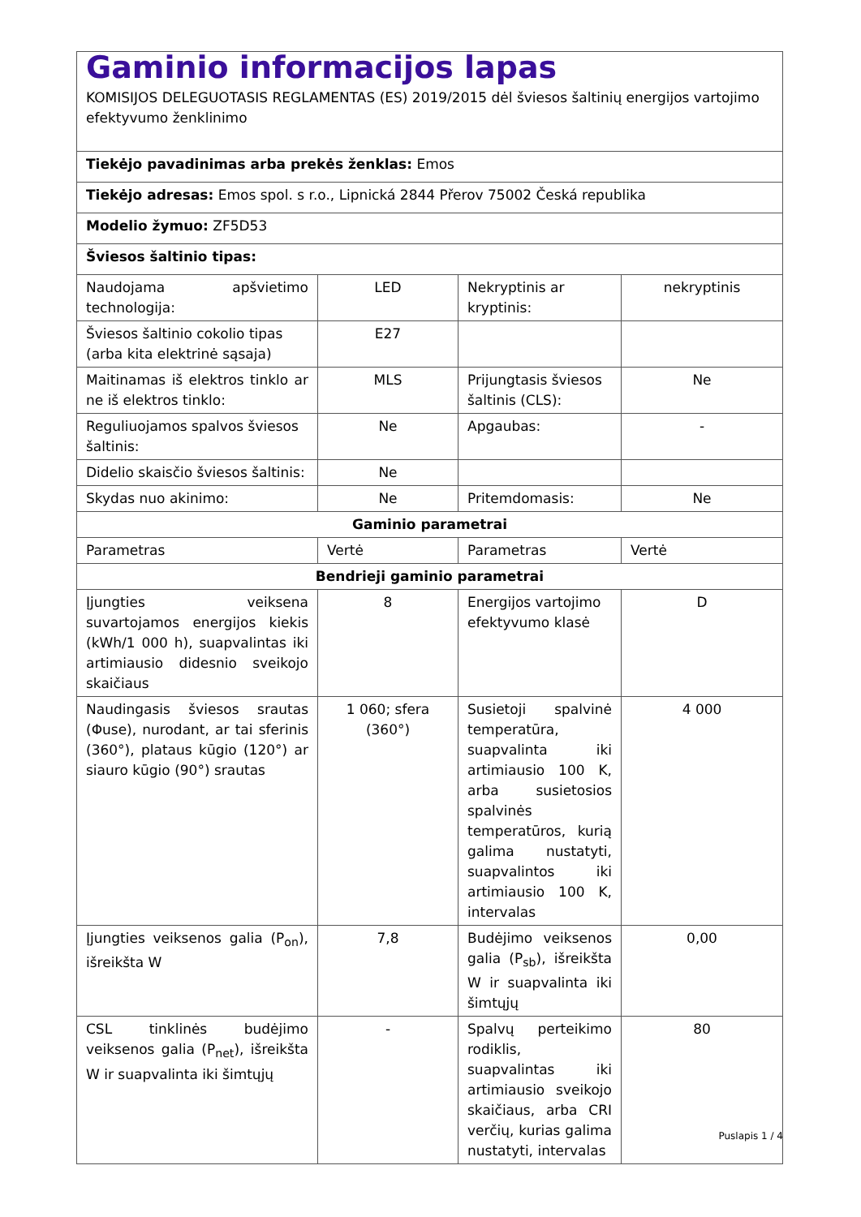| Gaminio informacijos lapas KOMISIJOS DELEGUOTASIS REGLAMENTAS (ES) 2019/2015 dėl šviesos šaltinių energijos vartojimo efektyvumo ženklinimo | | | |
| Tiekėjo pavadinimas arba prekės ženklas: Emos | | | |
| Tiekėjo adresas: Emos spol. s r.o., Lipnická 2844 Přerov 75002 Česká republika | | | |
| Modelio žymuo: ZF5D53 | | | |
| Šviesos šaltinio tipas: | | | |
| Naudojama apšvietimo technologija: | LED | Nekryptinis ar kryptinis: | nekryptinis |
| Šviesos šaltinio cokolio tipas (arba kita elektrinė sąsaja) | E27 | | |
| Maitinamas iš elektros tinklo ar ne iš elektros tinklo: | MLS | Prijungtasis šviesos šaltinis (CLS): | Ne |
| Reguliuojamos spalvos šviesos šaltinis: | Ne | Apgaubas: | - |
| Didelio skaisčio šviesos šaltinis: | Ne | | |
| Skydas nuo akinimo: | Ne | Pritemdomasis: | Ne |
| Gaminio parametrai | | | |
| Parametras | Vertė | Parametras | Vertė |
| Bendrieji gaminio parametrai | | | |
| Įjungties veiksena suvartojamos energijos kiekis (kWh/1 000 h), suapvalintas iki artimiausio didesnio sveikojo skaičiaus | 8 | Energijos vartojimo efektyvumo klasė | D |
| Naudingasis šviesos srautas (Φuse), nurodant, ar tai sferinis (360°), plataus kūgio (120°) ar siauro kūgio (90°) srautas | 1 060; sfera (360°) | Susietoji spalvinė temperatūra, suapvalinta iki artimiausio 100 K, arba susietosios spalvinės temperatūros, kurią galima nustatyti, suapvalintos iki artimiausio 100 K, intervalas | 4 000 |
| Įjungties veiksenos galia (P<sub>on</sub>), išreikšta W | 7,8 | Budėjimo veiksenos galia (P<sub>sb</sub>), išreikšta W ir suapvalinta iki šimtųjų | 0,00 |
| CSL tinklinės budėjimo veiksenos galia (P<sub>net</sub>), išreikšta W ir suapvalinta iki šimtųjų | - | Spalvų perteikimo rodiklis, suapvalintas iki artimiausio sveikojo skaičiaus, arba CRI verčių, kurias galima nustatyti, intervalas | 80 |
Puslapis 1 / 4